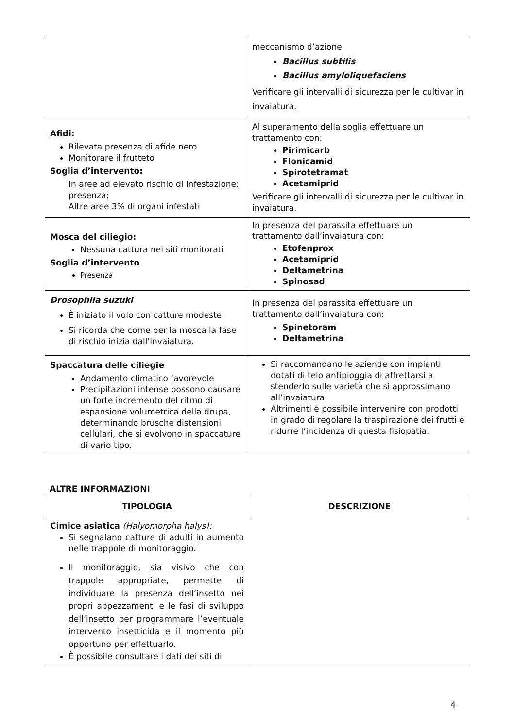| | meccanismo d’azione Bacillus subtilis Bacillus amyloliquefaciens Verificare gli intervalli di sicurezza per le cultivar in invaiatura. |
| Afidi: Rilevata presenza di afide nero Monitorare il frutteto Soglia d’intervento: In aree ad elevato rischio di infestazione: presenza; Altre aree 3% di organi infestati | Al superamento della soglia effettuare un trattamento con: Pirimicarb Flonicamid Spirotetramat Acetamiprid Verificare gli intervalli di sicurezza per le cultivar in invaiatura. |
| Mosca del ciliegio: Nessuna cattura nei siti monitorati Soglia d’intervento Presenza | In presenza del parassita effettuare un trattamento dall’invaiatura con: Etofenprox Acetamiprid Deltametrina Spinosad |
| Drosophila suzuki È iniziato il volo con catture modeste. Si ricorda che come per la mosca la fase di rischio inizia dall'invaiatura. | In presenza del parassita effettuare un trattamento dall’invaiatura con: Spinetoram Deltametrina |
| Spaccatura delle ciliegie Andamento climatico favorevole Precipitazioni intense possono causare un forte incremento del ritmo di espansione volumetrica della drupa, determinando brusche distensioni cellulari, che si evolvono in spaccature di vario tipo. | Si raccomandano le aziende con impianti dotati di telo antipioggia di affrettarsi a stenderlo sulle varietà che si approssimano all’invaiatura. Altrimenti è possibile intervenire con prodotti in grado di regolare la traspirazione dei frutti e ridurre l’incidenza di questa fisiopatia. |
ALTRE INFORMAZIONI
| TIPOLOGIA | DESCRIZIONE |
| --- | --- |
| Cimice asiatica (Halyomorpha halys): Si segnalano catture di adulti in aumento nelle trappole di monitoraggio. Il monitoraggio, sia visivo che con trappole appropriate, permette di individuare la presenza dell’insetto nei propri appezzamenti e le fasi di sviluppo dell’insetto per programmare l’eventuale intervento insetticida e il momento più opportuno per effettuarlo. È possibile consultare i dati dei siti di | |
4